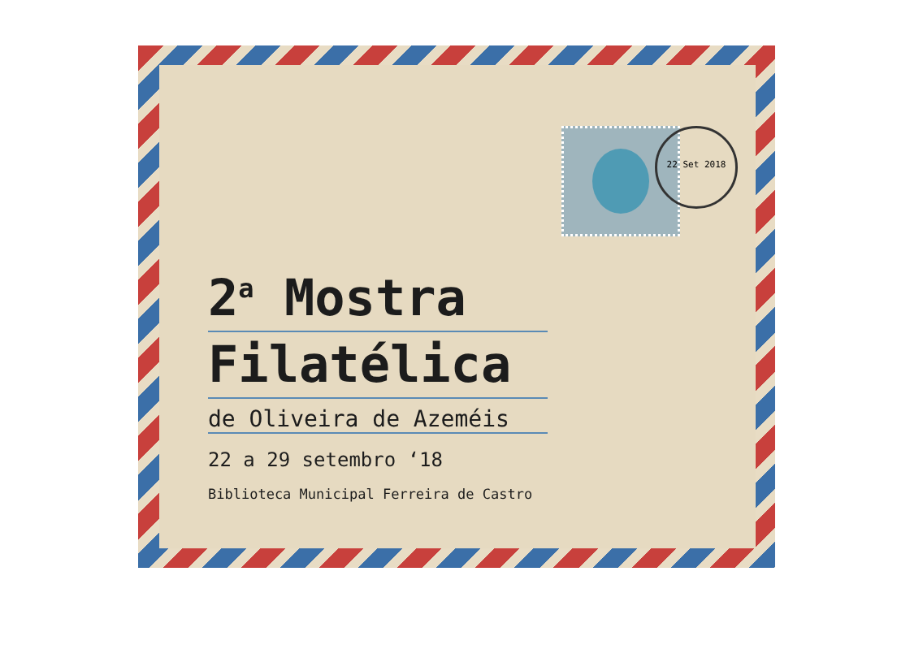22 Set 2018
2<sup>a</sup> Mostra
Filatélica
de Oliveira de Azeméis
22 a 29 setembro ‘18
Biblioteca Municipal Ferreira de Castro